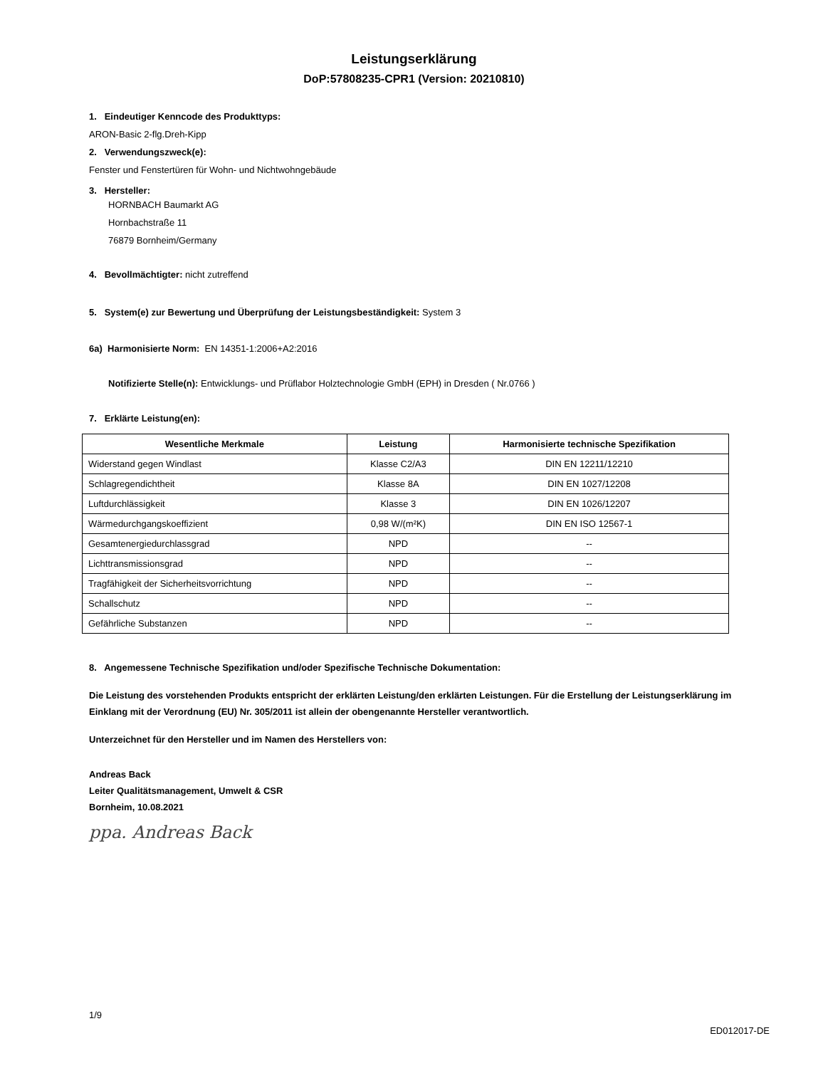Leistungserklärung
DoP:57808235-CPR1 (Version: 20210810)
1. Eindeutiger Kenncode des Produkttyps:
ARON-Basic 2-flg.Dreh-Kipp
2. Verwendungszweck(e):
Fenster und Fenstertüren für Wohn- und Nichtwohngebäude
3. Hersteller:
HORNBACH Baumarkt AG
Hornbachstraße 11
76879 Bornheim/Germany
4. Bevollmächtigter: nicht zutreffend
5. System(e) zur Bewertung und Überprüfung der Leistungsbeständigkeit: System 3
6a) Harmonisierte Norm: EN 14351-1:2006+A2:2016
Notifizierte Stelle(n): Entwicklungs- und Prüflabor Holztechnologie GmbH (EPH) in Dresden ( Nr.0766 )
7. Erklärte Leistung(en):
| Wesentliche Merkmale | Leistung | Harmonisierte technische Spezifikation |
| --- | --- | --- |
| Widerstand gegen Windlast | Klasse C2/A3 | DIN EN 12211/12210 |
| Schlagregendichtheit | Klasse 8A | DIN EN 1027/12208 |
| Luftdurchlässigkeit | Klasse 3 | DIN EN 1026/12207 |
| Wärmedurchgangskoeffizient | 0,98 W/(m²K) | DIN EN ISO 12567-1 |
| Gesamtenergiedurchlassgrad | NPD | -- |
| Lichttransmissionsgrad | NPD | -- |
| Tragfähigkeit der Sicherheitsvorrichtung | NPD | -- |
| Schallschutz | NPD | -- |
| Gefährliche Substanzen | NPD | -- |
8. Angemessene Technische Spezifikation und/oder Spezifische Technische Dokumentation:
Die Leistung des vorstehenden Produkts entspricht der erklärten Leistung/den erklärten Leistungen. Für die Erstellung der Leistungserklärung im Einklang mit der Verordnung (EU) Nr. 305/2011 ist allein der obengenannte Hersteller verantwortlich.
Unterzeichnet für den Hersteller und im Namen des Herstellers von:
Andreas Back
Leiter Qualitätsmanagement, Umwelt & CSR
Bornheim, 10.08.2021
ppa. Andreas Back
1/9
ED012017-DE